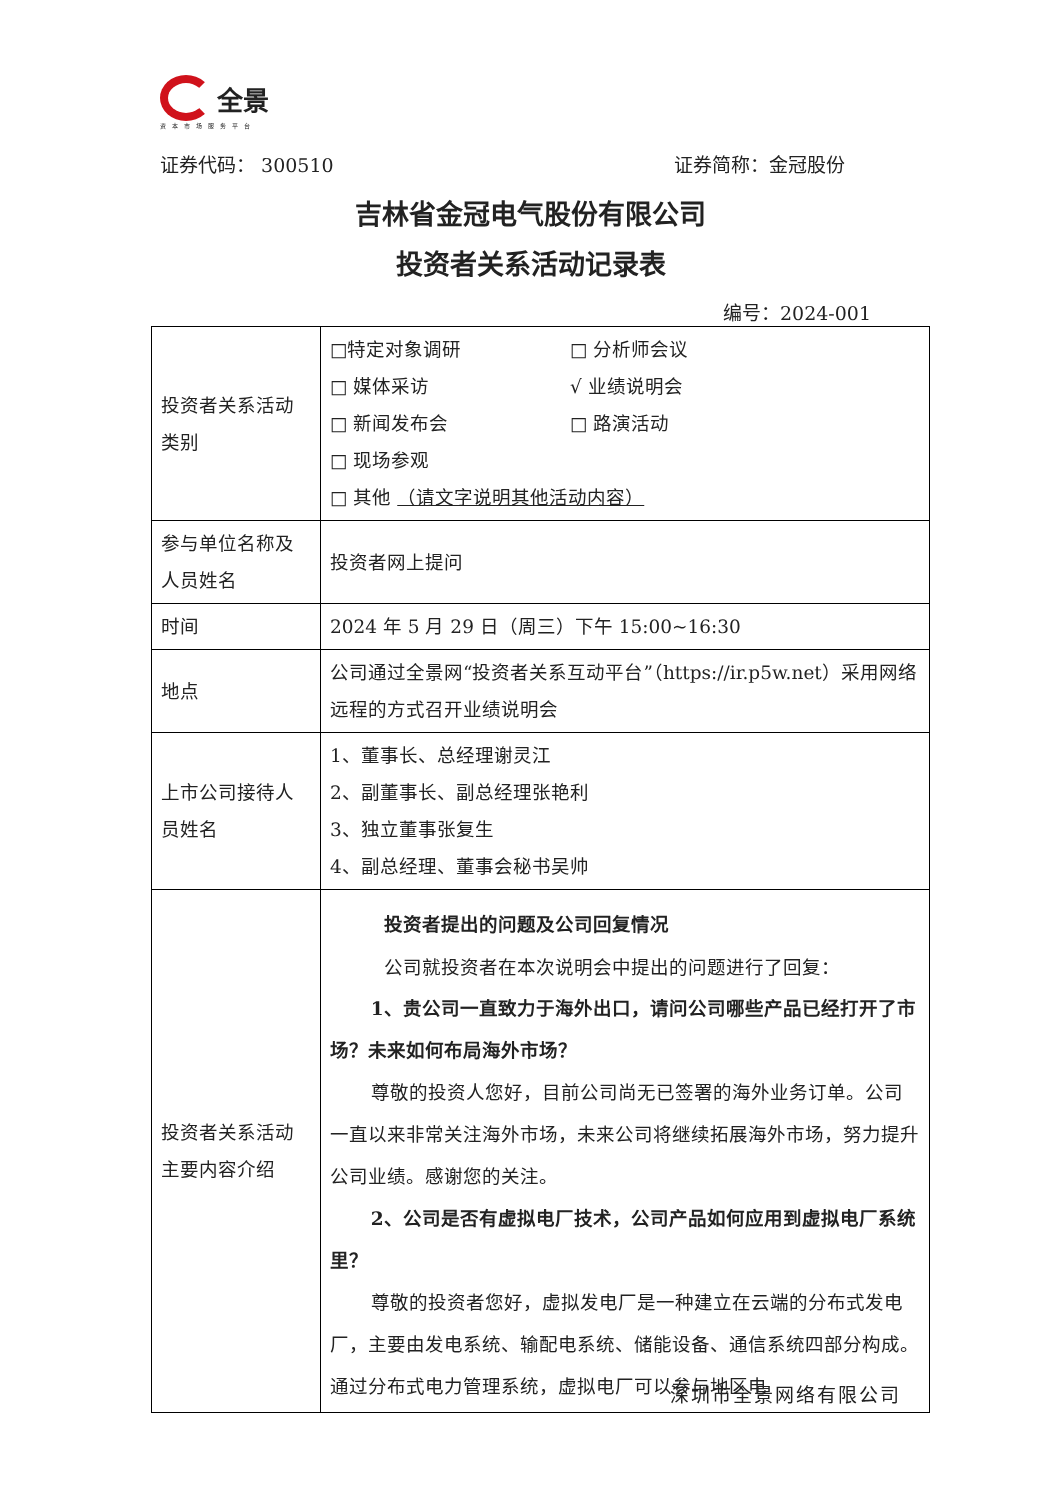全景
资本市场服务平台
证券代码： 300510 证券简称：金冠股份
吉林省金冠电气股份有限公司
投资者关系活动记录表
编号：2024-001
| 投资者关系活动类别 | □特定对象调研 □ 分析师会议 □ 媒体采访 √ 业绩说明会 □ 新闻发布会 □ 路演活动 □ 现场参观 □ 其他 （请文字说明其他活动内容） |
| 参与单位名称及人员姓名 | 投资者网上提问 |
| 时间 | 2024 年 5 月 29 日（周三）下午 15:00~16:30 |
| 地点 | 公司通过全景网“投资者关系互动平台”（https://ir.p5w.net）采用网络远程的方式召开业绩说明会 |
| 上市公司接待人员姓名 | 1、董事长、总经理谢灵江 2、副董事长、副总经理张艳利 3、独立董事张复生 4、副总经理、董事会秘书吴帅 |
| 投资者关系活动主要内容介绍 | 投资者提出的问题及公司回复情况 公司就投资者在本次说明会中提出的问题进行了回复： 1、贵公司一直致力于海外出口，请问公司哪些产品已经打开了市场？未来如何布局海外市场？ 尊敬的投资人您好，目前公司尚无已签署的海外业务订单。公司一直以来非常关注海外市场，未来公司将继续拓展海外市场，努力提升公司业绩。感谢您的关注。 2、公司是否有虚拟电厂技术，公司产品如何应用到虚拟电厂系统里？ 尊敬的投资者您好，虚拟发电厂是一种建立在云端的分布式发电厂，主要由发电系统、输配电系统、储能设备、通信系统四部分构成。通过分布式电力管理系统，虚拟电厂可以参与地区电 |
深圳市全景网络有限公司